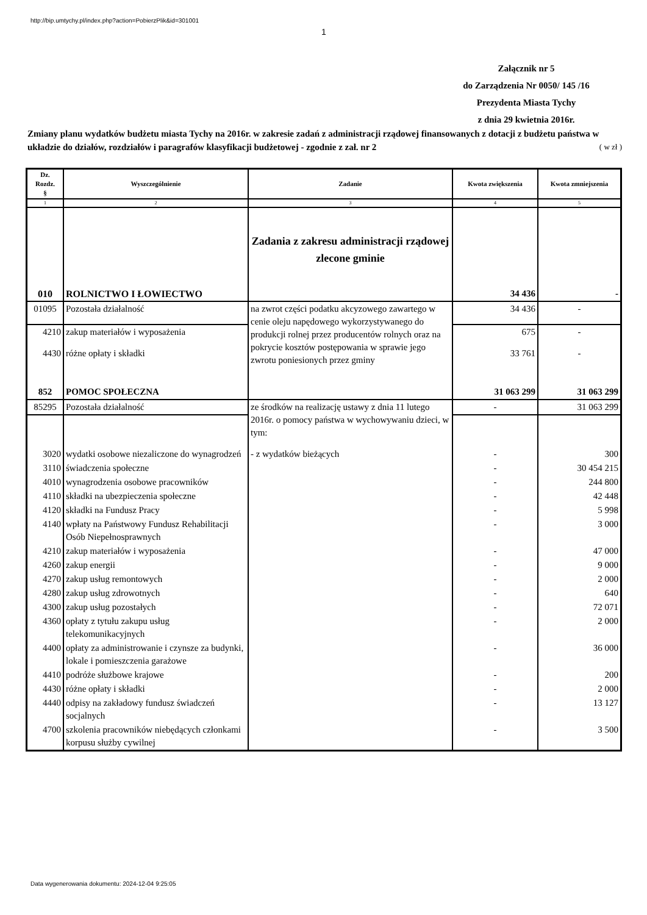http://bip.umtychy.pl/index.php?action=PobierzPlik&id=301001
1
Załącznik nr 5
do Zarządzenia Nr 0050/ 145 /16
Prezydenta Miasta Tychy
z dnia 29 kwietnia 2016r.
Zmiany planu wydatków budżetu miasta Tychy na 2016r. w zakresie zadań z administracji rządowej finansowanych z dotacji z budżetu państwa w układzie do działów, rozdziałów i paragrafów klasyfikacji budżetowej - zgodnie z zał. nr 2 ( w zł )
| Dz. Rozdz. § | Wyszczególnienie | Zadanie | Kwota zwiększenia | Kwota zmniejszenia |
| --- | --- | --- | --- | --- |
| 1 | 2 | 3 | 4 | 5 |
| 010 | ROLNICTWO I ŁOWIECTWO | Zadania z zakresu administracji rządowej zlecone gminie | 34 436 | - |
| 01095 | Pozostała działalność | na zwrot części podatku akcyzowego zawartego w cenie oleju napędowego wykorzystywanego do produkcji rolnej przez producentów rolnych oraz na pokrycie kosztów postępowania w sprawie jego zwrotu poniesionych przez gminy | 34 436 | - |
| 4210 | zakup materiałów i wyposażenia | | 675 | - |
| 4430 | różne opłaty i składki | | 33 761 | - |
| 852 | POMOC SPOŁECZNA | | 31 063 299 | 31 063 299 |
| 85295 | Pozostała działalność | ze środków na realizację ustawy z dnia 11 lutego 2016r. o pomocy państwa w wychowywaniu dzieci, w tym: | - | 31 063 299 |
| 3020 | wydatki osobowe niezaliczone do wynagrodzeń | - z wydatków bieżących | - | 300 |
| 3110 | świadczenia społeczne | | - | 30 454 215 |
| 4010 | wynagrodzenia osobowe pracowników | | - | 244 800 |
| 4110 | składki na ubezpieczenia społeczne | | - | 42 448 |
| 4120 | składki na Fundusz Pracy | | - | 5 998 |
| 4140 | wpłaty na Państwowy Fundusz Rehabilitacji Osób Niepełnosprawnych | | - | 3 000 |
| 4210 | zakup materiałów i wyposażenia | | - | 47 000 |
| 4260 | zakup energii | | - | 9 000 |
| 4270 | zakup usług remontowych | | - | 2 000 |
| 4280 | zakup usług zdrowotnych | | - | 640 |
| 4300 | zakup usług pozostałych | | - | 72 071 |
| 4360 | opłaty z tytułu zakupu usług telekomunikacyjnych | | - | 2 000 |
| 4400 | opłaty za administrowanie i czynsze za budynki, lokale i pomieszczenia garażowe | | - | 36 000 |
| 4410 | podróże służbowe krajowe | | - | 200 |
| 4430 | różne opłaty i składki | | - | 2 000 |
| 4440 | odpisy na zakładowy fundusz świadczeń socjalnych | | - | 13 127 |
| 4700 | szkolenia pracowników niebędących członkami korpusu służby cywilnej | | - | 3 500 |
Data wygenerowania dokumentu: 2024-12-04 9:25:05